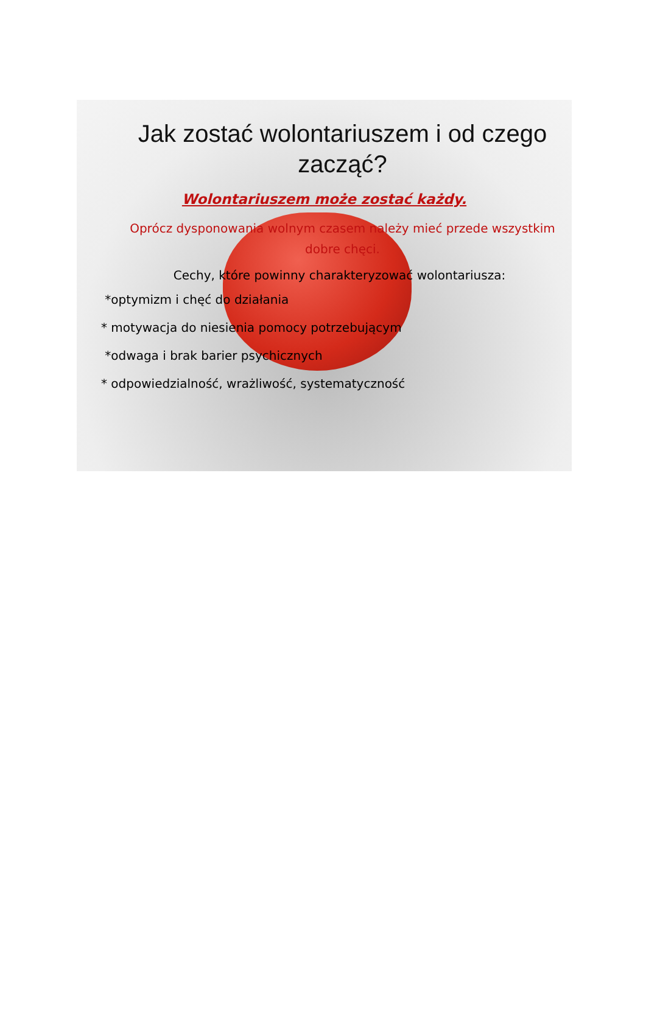Jak zostać wolontariuszem i od czego zacząć?
Wolontariuszem może zostać każdy.
Oprócz dysponowania wolnym czasem należy mieć przede wszystkim dobre chęci.
Cechy, które powinny charakteryzować wolontariusza:
*optymizm i chęć do działania
* motywacja do niesienia pomocy potrzebującym
*odwaga i brak barier psychicznych
* odpowiedzialność, wrażliwość, systematyczność